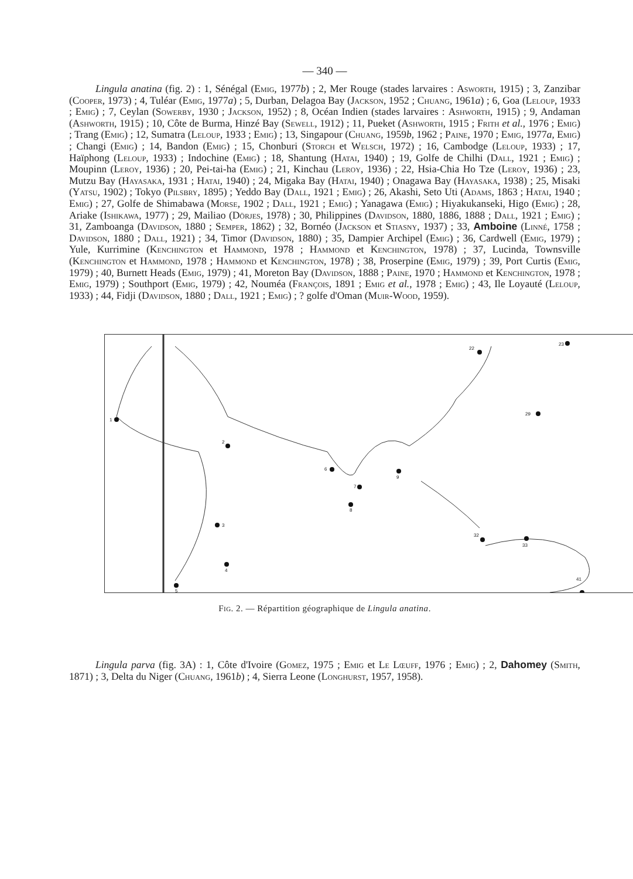— 340 —
Lingula anatina (fig. 2) : 1, Sénégal (Emig, 1977b) ; 2, Mer Rouge (stades larvaires : Asworth, 1915) ; 3, Zanzibar (Cooper, 1973) ; 4, Tuléar (Emig, 1977a) ; 5, Durban, Delagoa Bay (Jackson, 1952 ; Chuang, 1961a) ; 6, Goa (Leloup, 1933 ; Emig) ; 7, Ceylan (Sowerby, 1930 ; Jackson, 1952) ; 8, Océan Indien (stades larvaires : Ashworth, 1915) ; 9, Andaman (Ashworth, 1915) ; 10, Côte de Burma, Hinzé Bay (Sewell, 1912) ; 11, Pueket (Ashworth, 1915 ; Frith et al., 1976 ; Emig) ; Trang (Emig) ; 12, Sumatra (Leloup, 1933 ; Emig) ; 13, Singapour (Chuang, 1959b, 1962 ; Paine, 1970 ; Emig, 1977a, Emig) ; Changi (Emig) ; 14, Bandon (Emig) ; 15, Chonburi (Storch et Welsch, 1972) ; 16, Cambodge (Leloup, 1933) ; 17, Haïphong (Leloup, 1933) ; Indochine (Emig) ; 18, Shantung (Hatai, 1940) ; 19, Golfe de Chilhi (Dall, 1921 ; Emig) ; Moupinn (Leroy, 1936) ; 20, Pei-tai-ha (Emig) ; 21, Kinchau (Leroy, 1936) ; 22, Hsia-Chia Ho Tze (Leroy, 1936) ; 23, Mutzu Bay (Hayasaka, 1931 ; Hatai, 1940) ; 24, Migaka Bay (Hatai, 1940) ; Onagawa Bay (Hayasaka, 1938) ; 25, Misaki (Yatsu, 1902) ; Tokyo (Pilsbry, 1895) ; Yeddo Bay (Dall, 1921 ; Emig) ; 26, Akashi, Seto Uti (Adams, 1863 ; Hatai, 1940 ; Emig) ; 27, Golfe de Shimabawa (Morse, 1902 ; Dall, 1921 ; Emig) ; Yanagawa (Emig) ; Hiyakukanseki, Higo (Emig) ; 28, Ariake (Ishikawa, 1977) ; 29, Mailiao (Dörjes, 1978) ; 30, Philippines (Davidson, 1880, 1886, 1888 ; Dall, 1921 ; Emig) ; 31, Zamboanga (Davidson, 1880 ; Semper, 1862) ; 32, Bornéo (Jackson et Stiasny, 1937) ; 33, Amboine (Linné, 1758 ; Davidson, 1880 ; Dall, 1921) ; 34, Timor (Davidson, 1880) ; 35, Dampier Archipel (Emig) ; 36, Cardwell (Emig, 1979) ; Yule, Kurrimine (Kenchington et Hammond, 1978 ; Hammond et Kenchington, 1978) ; 37, Lucinda, Townsville (Kenchington et Hammond, 1978 ; Hammond et Kenchington, 1978) ; 38, Proserpine (Emig, 1979) ; 39, Port Curtis (Emig, 1979) ; 40, Burnett Heads (Emig, 1979) ; 41, Moreton Bay (Davidson, 1888 ; Paine, 1970 ; Hammond et Kenchington, 1978 ; Emig, 1979) ; Southport (Emig, 1979) ; 42, Nouméa (François, 1891 ; Emig et al., 1978 ; Emig) ; 43, Ile Loyauté (Leloup, 1933) ; 44, Fidji (Davidson, 1880 ; Dall, 1921 ; Emig) ; ? golfe d'Oman (Muir-Wood, 1959).
1
2
3
4
5
6
7
8
9
22
23
29
32
33
41
Fig. 2. — Répartition géographique de Lingula anatina.
Lingula parva (fig. 3A) : 1, Côte d'Ivoire (Gomez, 1975 ; Emig et Le Lœuff, 1976 ; Emig) ; 2, Dahomey (Smith, 1871) ; 3, Delta du Niger (Chuang, 1961b) ; 4, Sierra Leone (Longhurst, 1957, 1958).